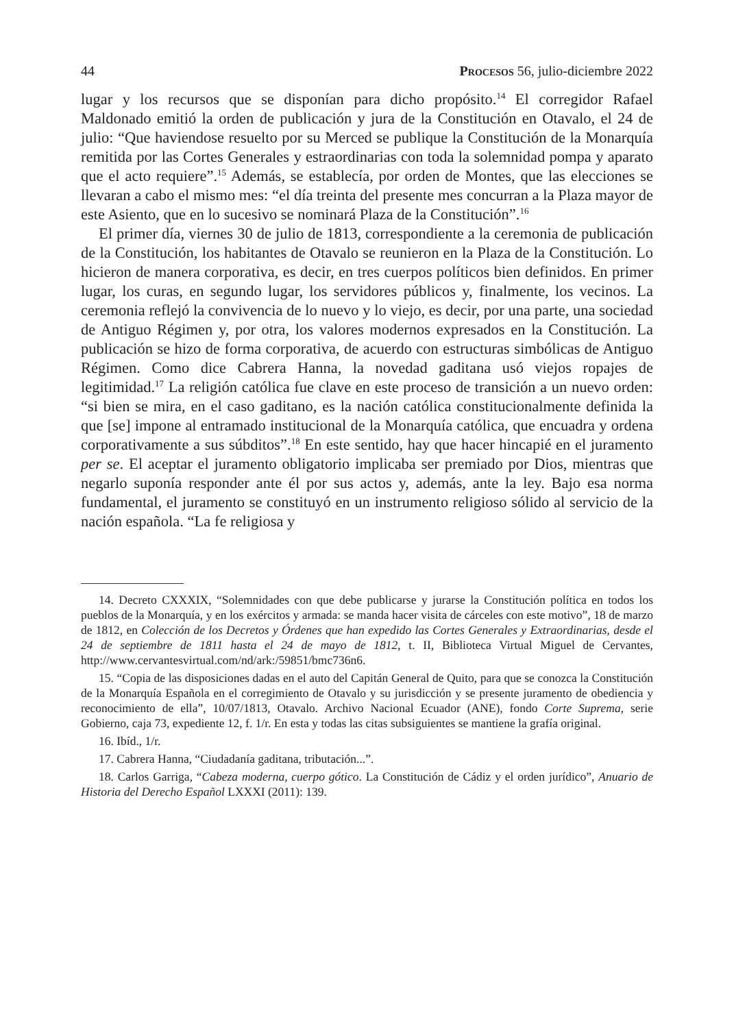44 Procesos 56, julio-diciembre 2022
lugar y los recursos que se disponían para dicho propósito.<sup>14</sup> El corregidor Rafael Maldonado emitió la orden de publicación y jura de la Constitución en Otavalo, el 24 de julio: “Que haviendose resuelto por su Merced se publique la Constitución de la Monarquía remitida por las Cortes Generales y estraordinarias con toda la solemnidad pompa y aparato que el acto requiere”.<sup>15</sup> Además, se establecía, por orden de Montes, que las elecciones se llevaran a cabo el mismo mes: “el día treinta del presente mes concurran a la Plaza mayor de este Asiento, que en lo sucesivo se nominará Plaza de la Constitución”.<sup>16</sup>
El primer día, viernes 30 de julio de 1813, correspondiente a la ceremonia de publicación de la Constitución, los habitantes de Otavalo se reunieron en la Plaza de la Constitución. Lo hicieron de manera corporativa, es decir, en tres cuerpos políticos bien definidos. En primer lugar, los curas, en segundo lugar, los servidores públicos y, finalmente, los vecinos. La ceremonia reflejó la convivencia de lo nuevo y lo viejo, es decir, por una parte, una sociedad de Antiguo Régimen y, por otra, los valores modernos expresados en la Constitución. La publicación se hizo de forma corporativa, de acuerdo con estructuras simbólicas de Antiguo Régimen. Como dice Cabrera Hanna, la novedad gaditana usó viejos ropajes de legitimidad.<sup>17</sup> La religión católica fue clave en este proceso de transición a un nuevo orden: “si bien se mira, en el caso gaditano, es la nación católica constitucionalmente definida la que [se] impone al entramado institucional de la Monarquía católica, que encuadra y ordena corporativamente a sus súbditos”.<sup>18</sup> En este sentido, hay que hacer hincapié en el juramento per se. El aceptar el juramento obligatorio implicaba ser premiado por Dios, mientras que negarlo suponía responder ante él por sus actos y, además, ante la ley. Bajo esa norma fundamental, el juramento se constituyó en un instrumento religioso sólido al servicio de la nación española. “La fe religiosa y
14. Decreto CXXXIX, “Solemnidades con que debe publicarse y jurarse la Constitución política en todos los pueblos de la Monarquía, y en los exércitos y armada: se manda hacer visita de cárceles con este motivo”, 18 de marzo de 1812, en Colección de los Decretos y Órdenes que han expedido las Cortes Generales y Extraordinarias, desde el 24 de septiembre de 1811 hasta el 24 de mayo de 1812, t. II, Biblioteca Virtual Miguel de Cervantes, http://www.cervantesvirtual.com/nd/ark:/59851/bmc736n6.
15. “Copia de las disposiciones dadas en el auto del Capitán General de Quito, para que se conozca la Constitución de la Monarquía Española en el corregimiento de Otavalo y su jurisdicción y se presente juramento de obediencia y reconocimiento de ella”, 10/07/1813, Otavalo. Archivo Nacional Ecuador (ANE), fondo Corte Suprema, serie Gobierno, caja 73, expediente 12, f. 1/r. En esta y todas las citas subsiguientes se mantiene la grafía original.
16. Ibíd., 1/r.
17. Cabrera Hanna, “Ciudadanía gaditana, tributación...”.
18. Carlos Garriga, “Cabeza moderna, cuerpo gótico. La Constitución de Cádiz y el orden jurídico”, Anuario de Historia del Derecho Español LXXXI (2011): 139.